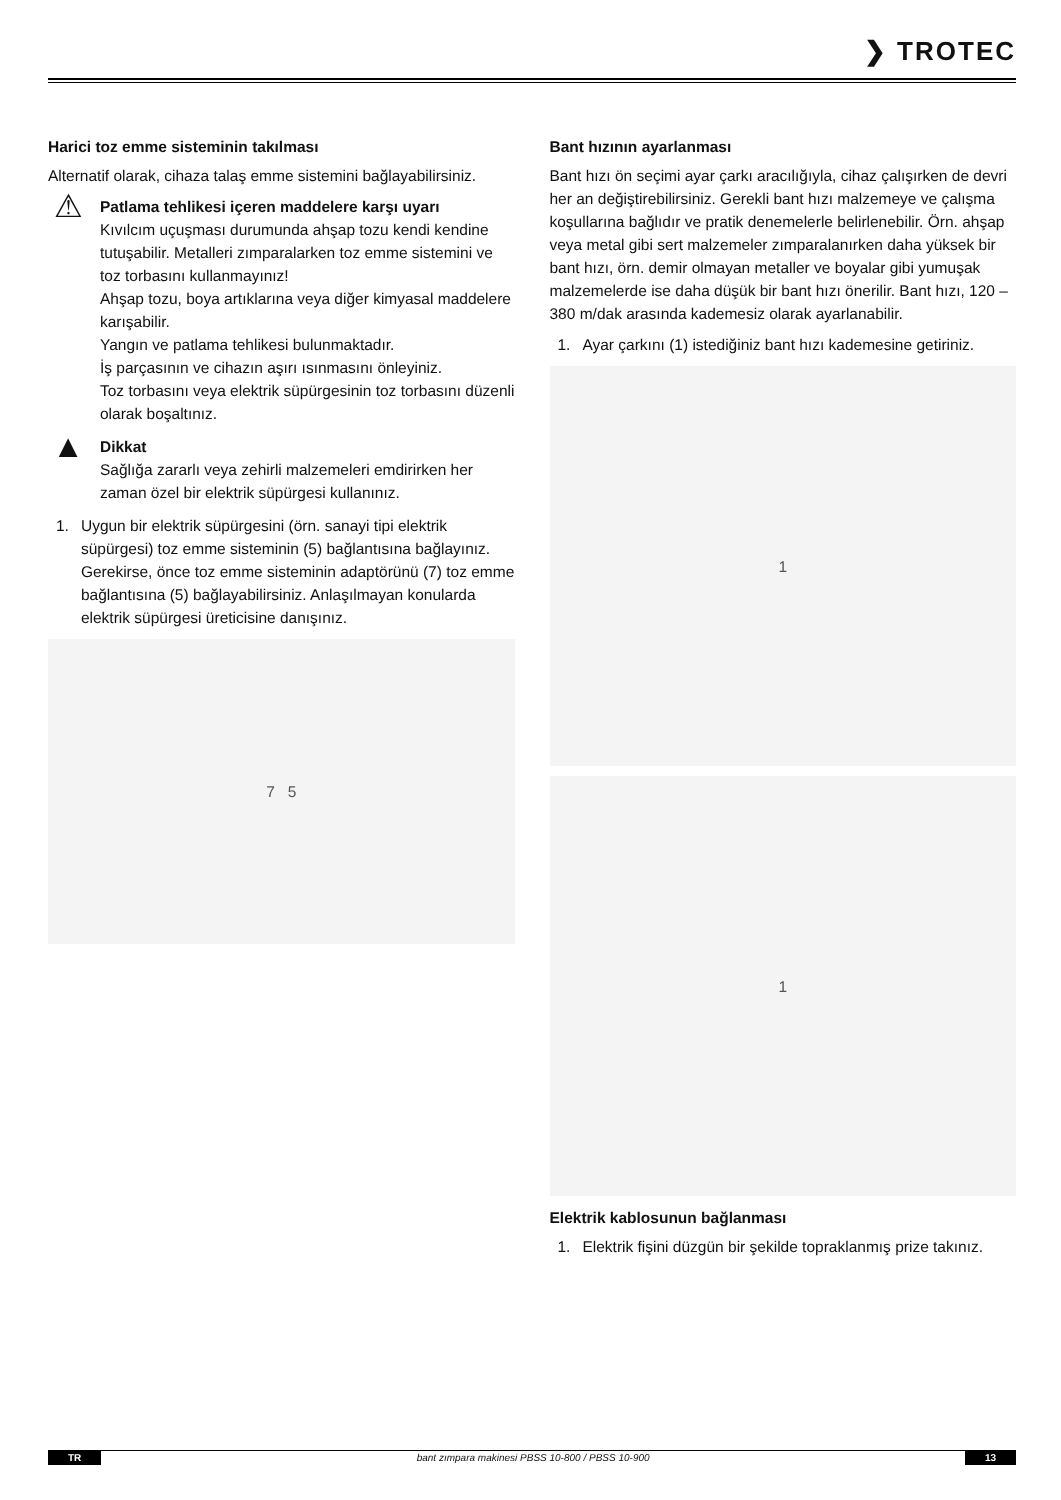❯ TROTEC
Harici toz emme sisteminin takılması
Alternatif olarak, cihaza talaş emme sistemini bağlayabilirsiniz.
⚠
Patlama tehlikesi içeren maddelere karşı uyarı
Kıvılcım uçuşması durumunda ahşap tozu kendi kendine tutuşabilir. Metalleri zımparalarken toz emme sistemini ve toz torbasını kullanmayınız!
Ahşap tozu, boya artıklarına veya diğer kimyasal maddelere karışabilir.
Yangın ve patlama tehlikesi bulunmaktadır.
İş parçasının ve cihazın aşırı ısınmasını önleyiniz.
Toz torbasını veya elektrik süpürgesinin toz torbasını düzenli olarak boşaltınız.
▲
Dikkat
Sağlığa zararlı veya zehirli malzemeleri emdirirken her zaman özel bir elektrik süpürgesi kullanınız.
1. Uygun bir elektrik süpürgesini (örn. sanayi tipi elektrik süpürgesi) toz emme sisteminin (5) bağlantısına bağlayınız. Gerekirse, önce toz emme sisteminin adaptörünü (7) toz emme bağlantısına (5) bağlayabilirsiniz. Anlaşılmayan konularda elektrik süpürgesi üreticisine danışınız.
7 5
Bant hızının ayarlanması
Bant hızı ön seçimi ayar çarkı aracılığıyla, cihaz çalışırken de devri her an değiştirebilirsiniz. Gerekli bant hızı malzemeye ve çalışma koşullarına bağlıdır ve pratik denemelerle belirlenebilir. Örn. ahşap veya metal gibi sert malzemeler zımparalanırken daha yüksek bir bant hızı, örn. demir olmayan metaller ve boyalar gibi yumuşak malzemelerde ise daha düşük bir bant hızı önerilir. Bant hızı, 120 – 380 m/dak arasında kademesiz olarak ayarlanabilir.
1. Ayar çarkını (1) istediğiniz bant hızı kademesine getiriniz.
1
1
Elektrik kablosunun bağlanması
1. Elektrik fişini düzgün bir şekilde topraklanmış prize takınız.
TR bant zımpara makinesi PBSS 10-800 / PBSS 10-900 13